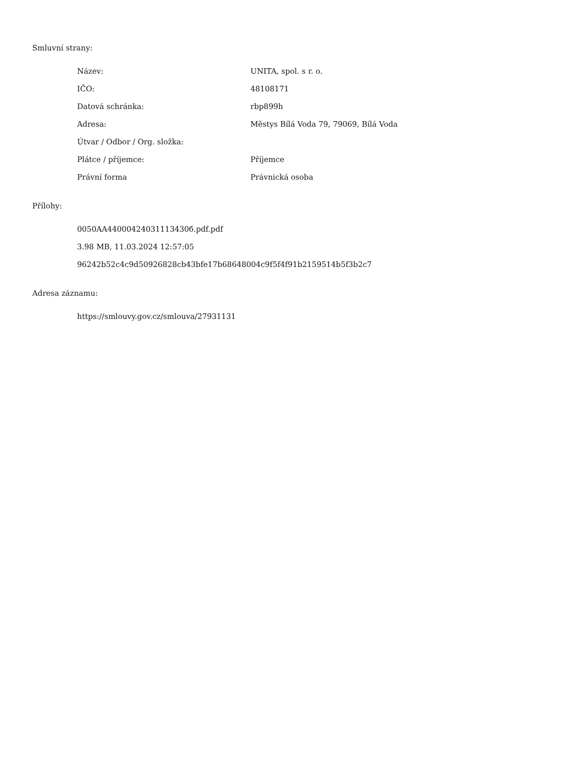Smluvní strany:
| Název: | UNITA, spol. s r. o. |
| IČO: | 48108171 |
| Datová schránka: | rbp899h |
| Adresa: | Městys Bílá Voda 79, 79069, Bílá Voda |
| Útvar / Odbor / Org. složka: | |
| Plátce / příjemce: | Příjemce |
| Právní forma | Právnická osoba |
Přílohy:
0050AA44000424031113430б.pdf.pdf
3.98 MB, 11.03.2024 12:57:05
96242b52c4c9d50926828cb43bfe17b68648004c9f5f4f91b2159514b5f3b2c7
Adresa záznamu:
https://smlouvy.gov.cz/smlouva/27931131